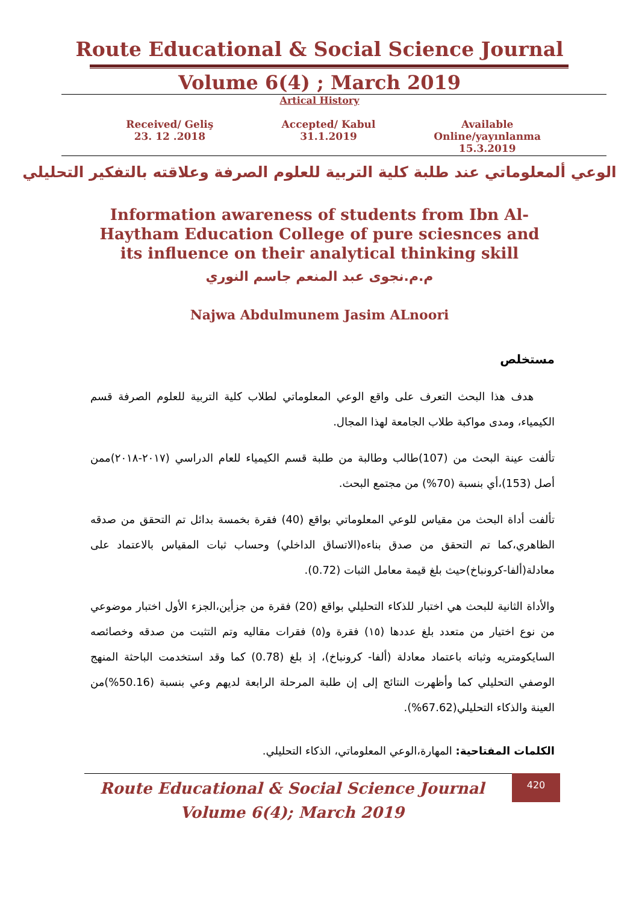Route Educational & Social Science Journal
Volume 6(4) ; March 2019
Artical History
Received/ Geliş
23. 12 .2018
Accepted/ Kabul
31.1.2019
Available Online/yayınlanma
15.3.2019
الوعي ألمعلوماتي عند طلبة كلية التربية للعلوم الصرفة وعلاقته بالتفكير التحليلي
Information awareness of students from Ibn Al-Haytham Education College of pure sciesnces and its influence on their analytical thinking skill
م.م.نجوى عبد المنعم جاسم النوري
Najwa Abdulmunem Jasim ALnoori
مستخلص
هدف هذا البحث التعرف على واقع الوعي المعلوماتي لطلاب كلية التربية للعلوم الصرفة قسم الكيمياء، ومدى مواكبة طلاب الجامعة لهذا المجال.
تألفت عينة البحث من (107)طالب وطالبة من طلبة قسم الكيمياء للعام الدراسي (٢٠١٧-٢٠١٨)ممن أصل (153)،أي بنسبة (70%) من مجتمع البحث.
تألفت أداة البحث من مقياس للوعي المعلوماتي بواقع (40) فقرة بخمسة بدائل تم التحقق من صدقه الظاهري،كما تم التحقق من صدق بناءه(الاتساق الداخلي) وحساب ثبات المقياس بالاعتماد على معادلة(ألفا-كرونباخ)حيث بلغ قيمة معامل الثبات (0.72).
والأداة الثانية للبحث هي اختبار للذكاء التحليلي بواقع (20) فقرة من جزأين،الجزء الأول اختبار موضوعي من نوع اختيار من متعدد بلغ عددها (١٥) فقرة و(٥) فقرات مقاليه وتم التثبت من صدقه وخصائصه السايكومتريه وثباته باعتماد معادلة (ألفا- كرونباخ)، إذ بلغ (0.78) كما وقد استخدمت الباحثة المنهج الوصفي التحليلي كما وأظهرت النتائج إلى إن طلبة المرحلة الرابعة لديهم وعي بنسبة (50.16%)من العينة والذكاء التحليلي(67.62%).
الكلمات المفتاحية: المهارة،الوعي المعلوماتي، الذكاء التحليلي.
420
Route Educational & Social Science Journal
Volume 6(4); March 2019